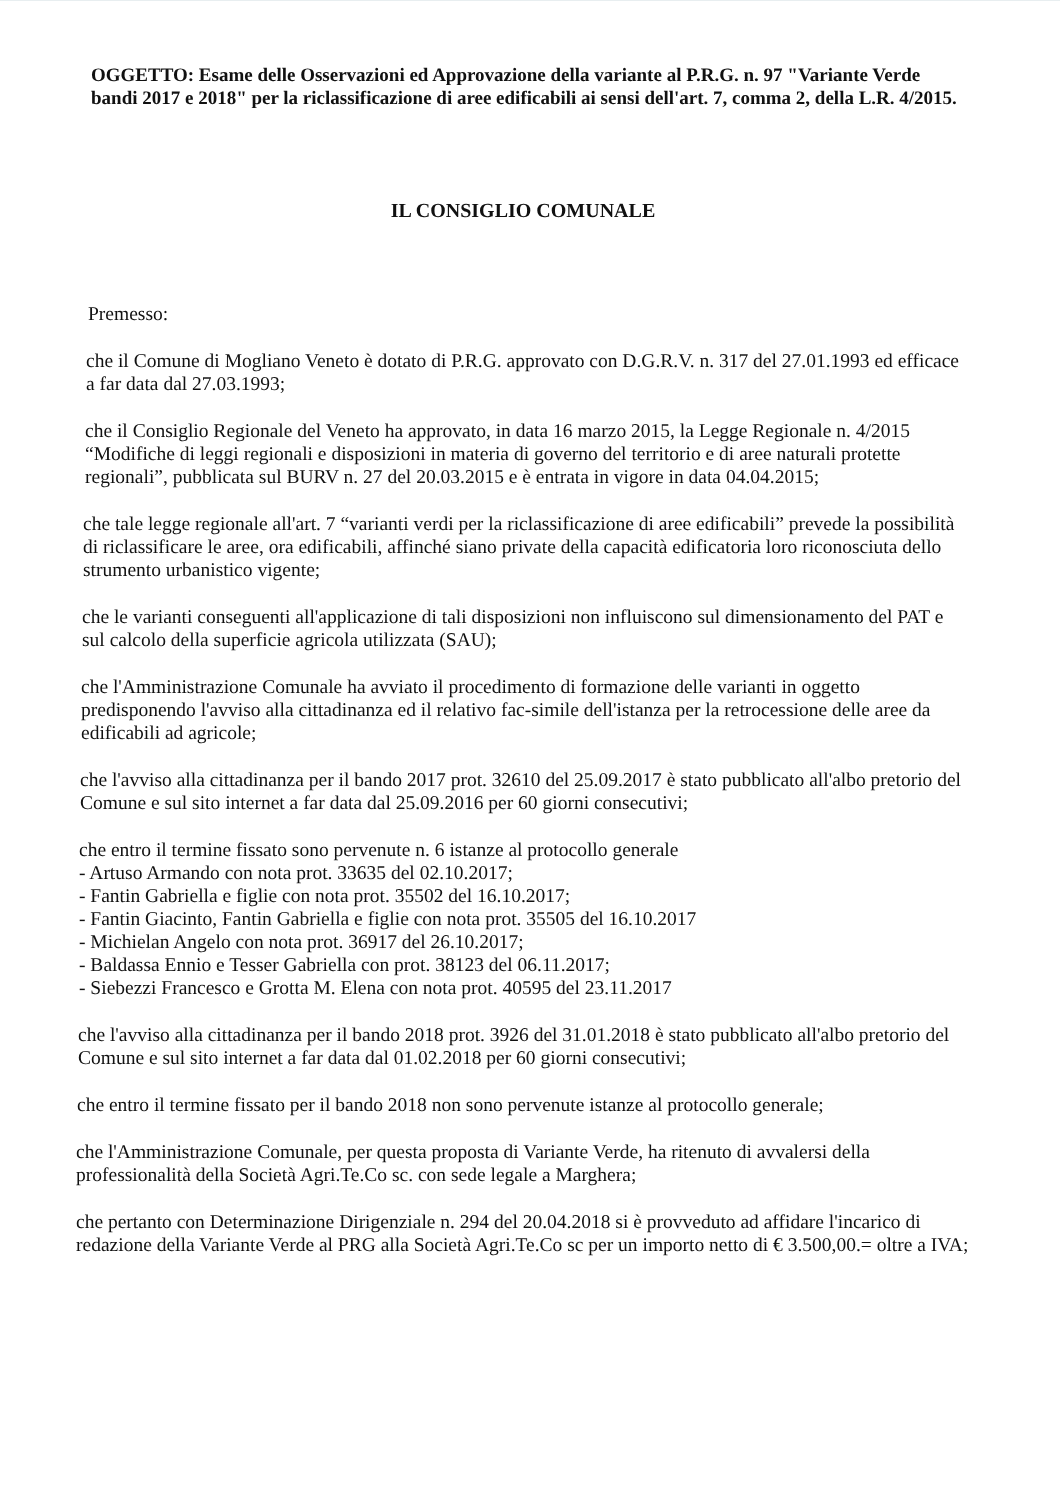OGGETTO: Esame delle Osservazioni ed Approvazione della variante al P.R.G. n. 97 "Variante Verde bandi 2017 e 2018" per la riclassificazione di aree edificabili ai sensi dell'art. 7, comma 2, della L.R. 4/2015.
IL CONSIGLIO COMUNALE
Premesso:
che il Comune di Mogliano Veneto è dotato di P.R.G. approvato con D.G.R.V. n. 317 del 27.01.1993 ed efficace a far data dal 27.03.1993;
che il Consiglio Regionale del Veneto ha approvato, in data 16 marzo 2015, la Legge Regionale n. 4/2015 “Modifiche di leggi regionali e disposizioni in materia di governo del territorio e di aree naturali protette regionali”, pubblicata sul BURV n. 27 del 20.03.2015 e è entrata in vigore in data 04.04.2015;
che tale legge regionale all'art. 7 “varianti verdi per la riclassificazione di aree edificabili” prevede la possibilità di riclassificare le aree, ora edificabili, affinché siano private della capacità edificatoria loro riconosciuta dello strumento urbanistico vigente;
che le varianti conseguenti all'applicazione di tali disposizioni non influiscono sul dimensionamento del PAT e sul calcolo della superficie agricola utilizzata (SAU);
che l'Amministrazione Comunale ha avviato il procedimento di formazione delle varianti in oggetto predisponendo l'avviso alla cittadinanza ed il relativo fac-simile dell'istanza per la retrocessione delle aree da edificabili ad agricole;
che l'avviso alla cittadinanza per il bando 2017 prot. 32610 del 25.09.2017 è stato pubblicato all'albo pretorio del Comune e sul sito internet a far data dal 25.09.2016 per 60 giorni consecutivi;
che entro il termine fissato sono pervenute n. 6 istanze al protocollo generale
- Artuso Armando con nota prot. 33635 del 02.10.2017;
- Fantin Gabriella e figlie con nota prot. 35502 del 16.10.2017;
- Fantin Giacinto, Fantin Gabriella e figlie con nota prot. 35505 del 16.10.2017
- Michielan Angelo con nota prot. 36917 del 26.10.2017;
- Baldassa Ennio e Tesser Gabriella con prot. 38123 del 06.11.2017;
- Siebezzi Francesco e Grotta M. Elena con nota prot. 40595 del 23.11.2017
che l'avviso alla cittadinanza per il bando 2018 prot. 3926 del 31.01.2018 è stato pubblicato all'albo pretorio del Comune e sul sito internet a far data dal 01.02.2018 per 60 giorni consecutivi;
che entro il termine fissato per il bando 2018 non sono pervenute istanze al protocollo generale;
che l'Amministrazione Comunale, per questa proposta di Variante Verde, ha ritenuto di avvalersi della professionalità della Società Agri.Te.Co sc. con sede legale a Marghera;
che pertanto con Determinazione Dirigenziale n. 294 del 20.04.2018 si è provveduto ad affidare l'incarico di redazione della Variante Verde al PRG alla Società Agri.Te.Co sc per un importo netto di € 3.500,00.= oltre a IVA;